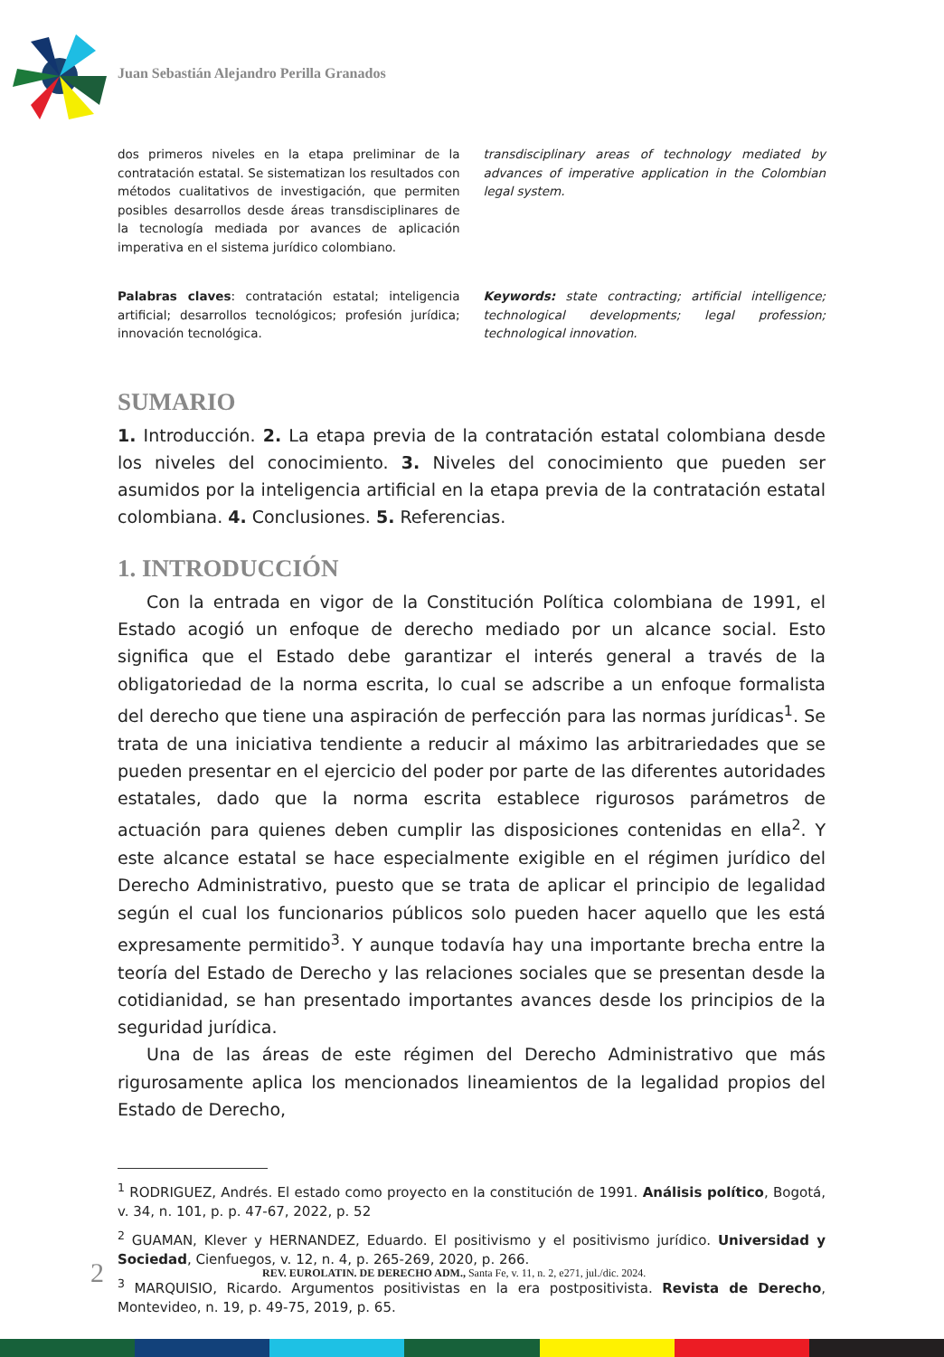Juan Sebastián Alejandro Perilla Granados
dos primeros niveles en la etapa preliminar de la contratación estatal. Se sistematizan los resultados con métodos cualitativos de investigación, que permiten posibles desarrollos desde áreas transdisciplinares de la tecnología mediada por avances de aplicación imperativa en el sistema jurídico colombiano.
transdisciplinary areas of technology mediated by advances of imperative application in the Colombian legal system.
Palabras claves: contratación estatal; inteligencia artificial; desarrollos tecnológicos; profesión jurídica; innovación tecnológica.
Keywords: state contracting; artificial intelligence; technological developments; legal profession; technological innovation.
SUMARIO
1. Introducción. 2. La etapa previa de la contratación estatal colombiana desde los niveles del conocimiento. 3. Niveles del conocimiento que pueden ser asumidos por la inteligencia artificial en la etapa previa de la contratación estatal colombiana. 4. Conclusiones. 5. Referencias.
1. INTRODUCCIÓN
Con la entrada en vigor de la Constitución Política colombiana de 1991, el Estado acogió un enfoque de derecho mediado por un alcance social. Esto significa que el Estado debe garantizar el interés general a través de la obligatoriedad de la norma escrita, lo cual se adscribe a un enfoque formalista del derecho que tiene una aspiración de perfección para las normas jurídicas<sup>1</sup>. Se trata de una iniciativa tendiente a reducir al máximo las arbitrariedades que se pueden presentar en el ejercicio del poder por parte de las diferentes autoridades estatales, dado que la norma escrita establece rigurosos parámetros de actuación para quienes deben cumplir las disposiciones contenidas en ella<sup>2</sup>. Y este alcance estatal se hace especialmente exigible en el régimen jurídico del Derecho Administrativo, puesto que se trata de aplicar el principio de legalidad según el cual los funcionarios públicos solo pueden hacer aquello que les está expresamente permitido<sup>3</sup>. Y aunque todavía hay una importante brecha entre la teoría del Estado de Derecho y las relaciones sociales que se presentan desde la cotidianidad, se han presentado importantes avances desde los principios de la seguridad jurídica.
Una de las áreas de este régimen del Derecho Administrativo que más rigurosamente aplica los mencionados lineamientos de la legalidad propios del Estado de Derecho,
<sup>1</sup> RODRIGUEZ, Andrés. El estado como proyecto en la constitución de 1991. Análisis político, Bogotá, v. 34, n. 101, p. p. 47-67, 2022, p. 52
<sup>2</sup> GUAMAN, Klever y HERNANDEZ, Eduardo. El positivismo y el positivismo jurídico. Universidad y Sociedad, Cienfuegos, v. 12, n. 4, p. 265-269, 2020, p. 266.
<sup>3</sup> MARQUISIO, Ricardo. Argumentos positivistas en la era postpositivista. Revista de Derecho, Montevideo, n. 19, p. 49-75, 2019, p. 65.
2 REV. EUROLATIN. DE DERECHO ADM., Santa Fe, v. 11, n. 2, e271, jul./dic. 2024.